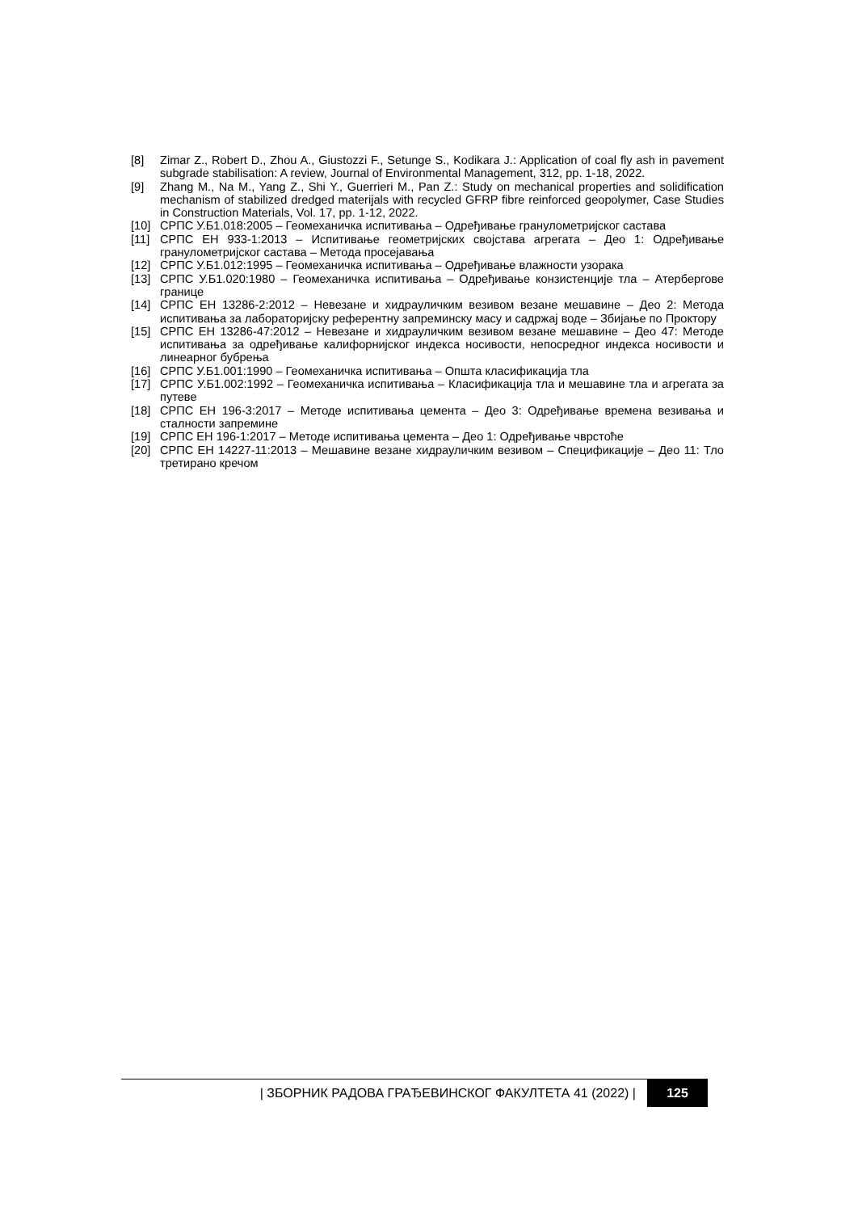[8] Zimar Z., Robert D., Zhou A., Giustozzi F., Setunge S., Kodikara J.: Application of coal fly ash in pavement subgrade stabilisation: A review, Journal of Environmental Management, 312, pp. 1-18, 2022.
[9] Zhang M., Na M., Yang Z., Shi Y., Guerrieri M., Pan Z.: Study on mechanical properties and solidification mechanism of stabilized dredged materijals with recycled GFRP fibre reinforced geopolymer, Case Studies in Construction Materials, Vol. 17, pp. 1-12, 2022.
[10] СРПС У.Б1.018:2005 – Геомеханичка испитивања – Одређивање гранулометријског састава
[11] СРПС ЕН 933-1:2013 – Испитивање геометријских својстава агрегата – Део 1: Одређивање гранулометријског састава – Метода просејавања
[12] СРПС У.Б1.012:1995 – Геомеханичка испитивања – Одређивање влажности узорака
[13] СРПС У.Б1.020:1980 – Геомеханичка испитивања – Одређивање конзистенције тла – Атербергове границе
[14] СРПС ЕН 13286-2:2012 – Невезане и хидрауличким везивом везане мешавине – Део 2: Метода испитивања за лабораторијску референтну запреминску масу и садржај воде – Збијање по Проктору
[15] СРПС ЕН 13286-47:2012 – Невезане и хидрауличким везивом везане мешавине – Део 47: Методе испитивања за одређивање калифорнијског индекса носивости, непосредног индекса носивости и линеарног бубрења
[16] СРПС У.Б1.001:1990 – Геомеханичка испитивања – Општа класификација тла
[17] СРПС У.Б1.002:1992 – Геомеханичка испитивања – Класификација тла и мешавине тла и агрегата за путеве
[18] СРПС ЕН 196-3:2017 – Методе испитивања цемента – Део 3: Одређивање времена везивања и сталности запремине
[19] СРПС ЕН 196-1:2017 – Методе испитивања цемента – Део 1: Одређивање чврстоће
[20] СРПС ЕН 14227-11:2013 – Мешавине везане хидрауличким везивом – Спецификације – Део 11: Тло третирано кречом
| ЗБОРНИК РАДОВА ГРАЂЕВИНСКОГ ФАКУЛТЕТА 41 (2022) | 125